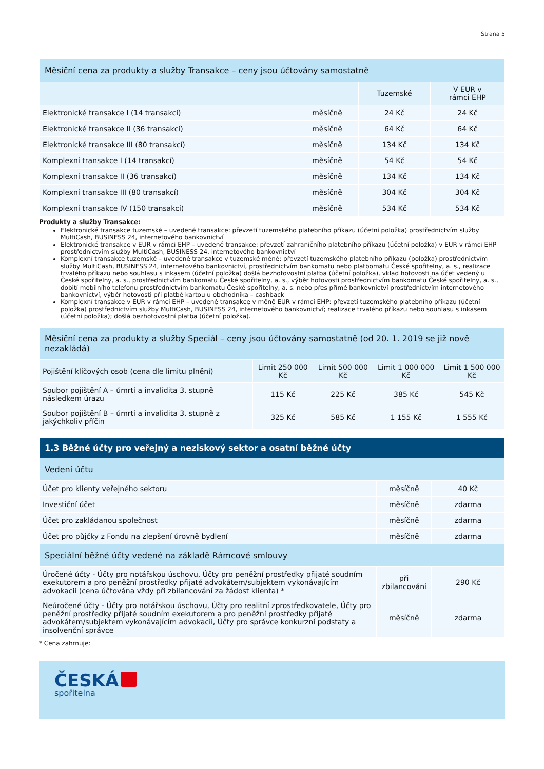Strana 5
| Měsíční cena za produkty a služby Transakce – ceny jsou účtovány samostatně | | | |
| --- | --- | --- | --- |
| | | Tuzemské | V EUR v rámci EHP |
| Elektronické transakce I (14 transakcí) | měsíčně | 24 Kč | 24 Kč |
| Elektronické transakce II (36 transakcí) | měsíčně | 64 Kč | 64 Kč |
| Elektronické transakce III (80 transakcí) | měsíčně | 134 Kč | 134 Kč |
| Komplexní transakce I (14 transakcí) | měsíčně | 54 Kč | 54 Kč |
| Komplexní transakce II (36 transakcí) | měsíčně | 134 Kč | 134 Kč |
| Komplexní transakce III (80 transakcí) | měsíčně | 304 Kč | 304 Kč |
| Komplexní transakce IV (150 transakcí) | měsíčně | 534 Kč | 534 Kč |
Produkty a služby Transakce:
Elektronické transakce tuzemské – uvedené transakce: převzetí tuzemského platebního příkazu (účetní položka) prostřednictvím služby MultiCash, BUSINESS 24, internetového bankovnictví
Elektronické transakce v EUR v rámci EHP – uvedené transakce: převzetí zahraničního platebního příkazu (účetní položka) v EUR v rámci EHP prostřednictvím služby MultiCash, BUSINESS 24, internetového bankovnictví
Komplexní transakce tuzemské – uvedené transakce v tuzemské měně: převzetí tuzemského platebního příkazu (položka) prostřednictvím služby MultiCash, BUSINESS 24, internetového bankovnictví, prostřednictvím bankomatu nebo platbomatu České spořitelny, a. s., realizace trvalého příkazu nebo souhlasu s inkasem (účetní položka) došlá bezhotovostní platba (účetní položka), vklad hotovosti na účet vedený u České spořitelny, a. s., prostřednictvím bankomatu České spořitelny, a. s., výběr hotovosti prostřednictvím bankomatu České spořitelny, a. s., dobití mobilního telefonu prostřednictvím bankomatu České spořitelny, a. s. nebo přes přímé bankovnictví prostřednictvím internetového bankovnictví, výběr hotovosti při platbě kartou u obchodníka – cashback
Komplexní transakce v EUR v rámci EHP – uvedené transakce v měně EUR v rámci EHP: převzetí tuzemského platebního příkazu (účetní položka) prostřednictvím služby MultiCash, BUSINESS 24, internetového bankovnictví; realizace trvalého příkazu nebo souhlasu s inkasem (účetní položka); došlá bezhotovostní platba (účetní položka).
| Měsíční cena za produkty a služby Speciál – ceny jsou účtovány samostatně (od 20. 1. 2019 se již nově nezakládá) | | | | |
| --- | --- | --- | --- | --- |
| Pojištění klíčových osob (cena dle limitu plnění) | Limit 250 000 Kč | Limit 500 000 Kč | Limit 1 000 000 Kč | Limit 1 500 000 Kč |
| Soubor pojištění A – úmrtí a invalidita 3. stupně následkem úrazu | 115 Kč | 225 Kč | 385 Kč | 545 Kč |
| Soubor pojištění B – úmrtí a invalidita 3. stupně z jakýchkoliv příčin | 325 Kč | 585 Kč | 1 155 Kč | 1 555 Kč |
| 1.3 Běžné účty pro veřejný a neziskový sektor a osatní běžné účty | | |
| --- | --- | --- |
| Vedení účtu | | |
| Účet pro klienty veřejného sektoru | měsíčně | 40 Kč |
| Investiční účet | měsíčně | zdarma |
| Účet pro zakládanou společnost | měsíčně | zdarma |
| Účet pro půjčky z Fondu na zlepšení úrovně bydlení | měsíčně | zdarma |
| Speciální běžné účty vedené na základě Rámcové smlouvy | | |
| Úročené účty - Účty pro notářskou úschovu, Účty pro peněžní prostředky přijaté soudním exekutorem a pro peněžní prostředky přijaté advokátem/subjektem vykonávajícím advokacii (cena účtována vždy při zbilancování za žádost klienta) * | při zbilancování | 290 Kč |
| Neúročené účty - Účty pro notářskou úschovu, Účty pro realitní zprostředkovatele, Účty pro peněžní prostředky přijaté soudním exekutorem a pro peněžní prostředky přijaté advokátem/subjektem vykonávajícím advokacii, Účty pro správce konkurzní podstaty a insolvenční správce | měsíčně | zdarma |
* Cena zahrnuje:
ČESKÁ
spořitelna